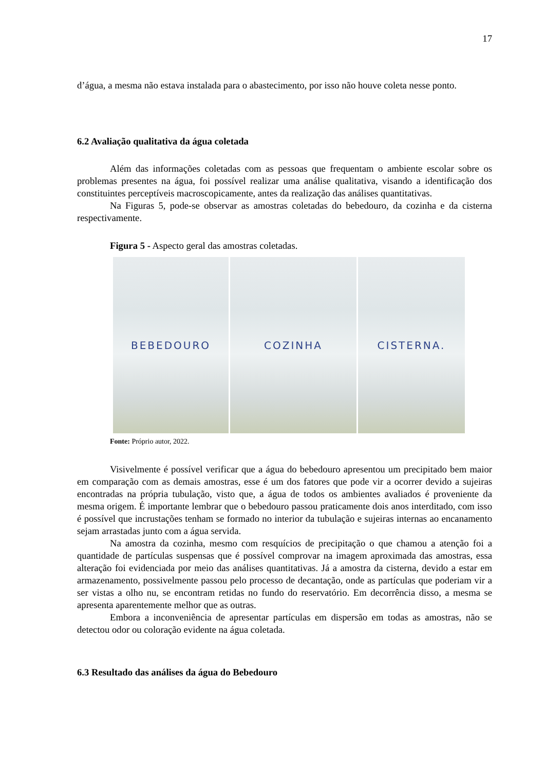17
d’água, a mesma não estava instalada para o abastecimento, por isso não houve coleta nesse ponto.
6.2 Avaliação qualitativa da água coletada
Além das informações coletadas com as pessoas que frequentam o ambiente escolar sobre os problemas presentes na água, foi possível realizar uma análise qualitativa, visando a identificação dos constituintes perceptíveis macroscopicamente, antes da realização das análises quantitativas.
Na Figuras 5, pode-se observar as amostras coletadas do bebedouro, da cozinha e da cisterna respectivamente.
Figura 5 - Aspecto geral das amostras coletadas.
BEBEDOURO COZINHA CISTERNA.
Fonte: Próprio autor, 2022.
Visivelmente é possível verificar que a água do bebedouro apresentou um precipitado bem maior em comparação com as demais amostras, esse é um dos fatores que pode vir a ocorrer devido a sujeiras encontradas na própria tubulação, visto que, a água de todos os ambientes avaliados é proveniente da mesma origem. É importante lembrar que o bebedouro passou praticamente dois anos interditado, com isso é possível que incrustações tenham se formado no interior da tubulação e sujeiras internas ao encanamento sejam arrastadas junto com a água servida.
Na amostra da cozinha, mesmo com resquícios de precipitação o que chamou a atenção foi a quantidade de partículas suspensas que é possível comprovar na imagem aproximada das amostras, essa alteração foi evidenciada por meio das análises quantitativas. Já a amostra da cisterna, devido a estar em armazenamento, possivelmente passou pelo processo de decantação, onde as partículas que poderiam vir a ser vistas a olho nu, se encontram retidas no fundo do reservatório. Em decorrência disso, a mesma se apresenta aparentemente melhor que as outras.
Embora a inconveniência de apresentar partículas em dispersão em todas as amostras, não se detectou odor ou coloração evidente na água coletada.
6.3 Resultado das análises da água do Bebedouro